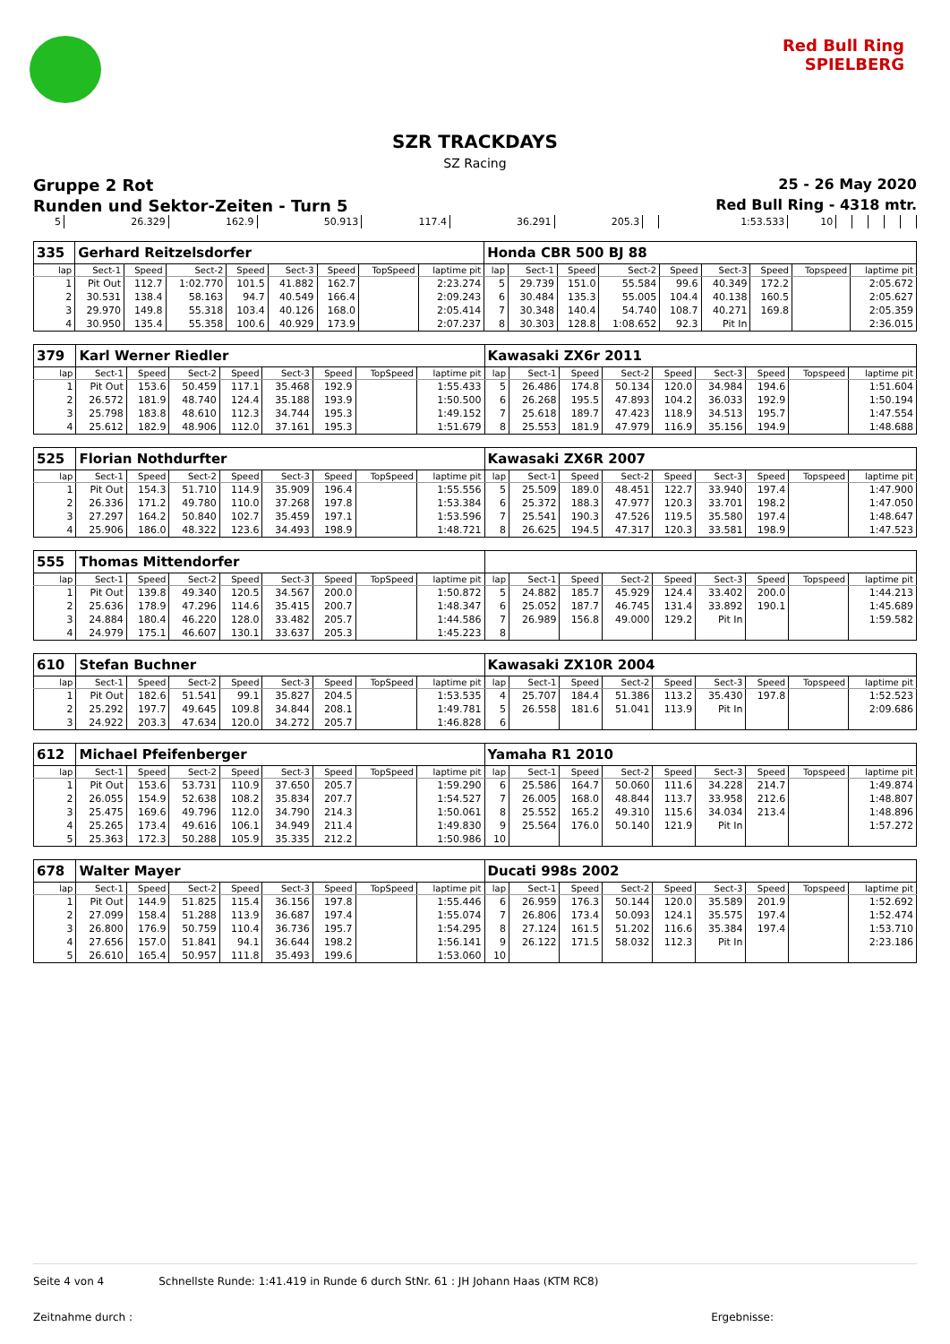Red Bull Ring
SPIELBERG
SZR TRACKDAYS
SZ Racing
Gruppe 2 Rot 25 - 26 May 2020
Runden und Sektor-Zeiten - Turn 5 Red Bull Ring - 4318 mtr.
| 5 | 26.329 | 162.9 | 50.913 | 117.4 | 36.291 | 205.3 | | 1:53.533 | 10 | | | | | |
| 335 | Gerhard Reitzelsdorfer | | | | | | | | Honda CBR 500 BJ 88 | | | | | | | | |
| lap | Sect-1 | Speed | Sect-2 | Speed | Sect-3 | Speed | TopSpeed | laptime pit | lap | Sect-1 | Speed | Sect-2 | Speed | Sect-3 | Speed | Topspeed | laptime pit |
| 1 | Pit Out | 112.7 | 1:02.770 | 101.5 | 41.882 | 162.7 | | 2:23.274 | 5 | 29.739 | 151.0 | 55.584 | 99.6 | 40.349 | 172.2 | | 2:05.672 |
| 2 | 30.531 | 138.4 | 58.163 | 94.7 | 40.549 | 166.4 | | 2:09.243 | 6 | 30.484 | 135.3 | 55.005 | 104.4 | 40.138 | 160.5 | | 2:05.627 |
| 3 | 29.970 | 149.8 | 55.318 | 103.4 | 40.126 | 168.0 | | 2:05.414 | 7 | 30.348 | 140.4 | 54.740 | 108.7 | 40.271 | 169.8 | | 2:05.359 |
| 4 | 30.950 | 135.4 | 55.358 | 100.6 | 40.929 | 173.9 | | 2:07.237 | 8 | 30.303 | 128.8 | 1:08.652 | 92.3 | Pit In | | | 2:36.015 |
| 379 | Karl Werner Riedler | | | | | | | | Kawasaki ZX6r 2011 | | | | | | | | |
| lap | Sect-1 | Speed | Sect-2 | Speed | Sect-3 | Speed | TopSpeed | laptime pit | lap | Sect-1 | Speed | Sect-2 | Speed | Sect-3 | Speed | Topspeed | laptime pit |
| 1 | Pit Out | 153.6 | 50.459 | 117.1 | 35.468 | 192.9 | | 1:55.433 | 5 | 26.486 | 174.8 | 50.134 | 120.0 | 34.984 | 194.6 | | 1:51.604 |
| 2 | 26.572 | 181.9 | 48.740 | 124.4 | 35.188 | 193.9 | | 1:50.500 | 6 | 26.268 | 195.5 | 47.893 | 104.2 | 36.033 | 192.9 | | 1:50.194 |
| 3 | 25.798 | 183.8 | 48.610 | 112.3 | 34.744 | 195.3 | | 1:49.152 | 7 | 25.618 | 189.7 | 47.423 | 118.9 | 34.513 | 195.7 | | 1:47.554 |
| 4 | 25.612 | 182.9 | 48.906 | 112.0 | 37.161 | 195.3 | | 1:51.679 | 8 | 25.553 | 181.9 | 47.979 | 116.9 | 35.156 | 194.9 | | 1:48.688 |
| 525 | Florian Nothdurfter | | | | | | | | Kawasaki ZX6R 2007 | | | | | | | | |
| lap | Sect-1 | Speed | Sect-2 | Speed | Sect-3 | Speed | TopSpeed | laptime pit | lap | Sect-1 | Speed | Sect-2 | Speed | Sect-3 | Speed | Topspeed | laptime pit |
| 1 | Pit Out | 154.3 | 51.710 | 114.9 | 35.909 | 196.4 | | 1:55.556 | 5 | 25.509 | 189.0 | 48.451 | 122.7 | 33.940 | 197.4 | | 1:47.900 |
| 2 | 26.336 | 171.2 | 49.780 | 110.0 | 37.268 | 197.8 | | 1:53.384 | 6 | 25.372 | 188.3 | 47.977 | 120.3 | 33.701 | 198.2 | | 1:47.050 |
| 3 | 27.297 | 164.2 | 50.840 | 102.7 | 35.459 | 197.1 | | 1:53.596 | 7 | 25.541 | 190.3 | 47.526 | 119.5 | 35.580 | 197.4 | | 1:48.647 |
| 4 | 25.906 | 186.0 | 48.322 | 123.6 | 34.493 | 198.9 | | 1:48.721 | 8 | 26.625 | 194.5 | 47.317 | 120.3 | 33.581 | 198.9 | | 1:47.523 |
| 555 | Thomas Mittendorfer | | | | | | | | | | | | | | | | |
| lap | Sect-1 | Speed | Sect-2 | Speed | Sect-3 | Speed | TopSpeed | laptime pit | lap | Sect-1 | Speed | Sect-2 | Speed | Sect-3 | Speed | Topspeed | laptime pit |
| 1 | Pit Out | 139.8 | 49.340 | 120.5 | 34.567 | 200.0 | | 1:50.872 | 5 | 24.882 | 185.7 | 45.929 | 124.4 | 33.402 | 200.0 | | 1:44.213 |
| 2 | 25.636 | 178.9 | 47.296 | 114.6 | 35.415 | 200.7 | | 1:48.347 | 6 | 25.052 | 187.7 | 46.745 | 131.4 | 33.892 | 190.1 | | 1:45.689 |
| 3 | 24.884 | 180.4 | 46.220 | 128.0 | 33.482 | 205.7 | | 1:44.586 | 7 | 26.989 | 156.8 | 49.000 | 129.2 | Pit In | | | 1:59.582 |
| 4 | 24.979 | 175.1 | 46.607 | 130.1 | 33.637 | 205.3 | | 1:45.223 | 8 | | | | | | | | |
| 610 | Stefan Buchner | | | | | | | | Kawasaki ZX10R 2004 | | | | | | | | |
| lap | Sect-1 | Speed | Sect-2 | Speed | Sect-3 | Speed | TopSpeed | laptime pit | lap | Sect-1 | Speed | Sect-2 | Speed | Sect-3 | Speed | Topspeed | laptime pit |
| 1 | Pit Out | 182.6 | 51.541 | 99.1 | 35.827 | 204.5 | | 1:53.535 | 4 | 25.707 | 184.4 | 51.386 | 113.2 | 35.430 | 197.8 | | 1:52.523 |
| 2 | 25.292 | 197.7 | 49.645 | 109.8 | 34.844 | 208.1 | | 1:49.781 | 5 | 26.558 | 181.6 | 51.041 | 113.9 | Pit In | | | 2:09.686 |
| 3 | 24.922 | 203.3 | 47.634 | 120.0 | 34.272 | 205.7 | | 1:46.828 | 6 | | | | | | | | |
| 612 | Michael Pfeifenberger | | | | | | | | Yamaha R1 2010 | | | | | | | | |
| lap | Sect-1 | Speed | Sect-2 | Speed | Sect-3 | Speed | TopSpeed | laptime pit | lap | Sect-1 | Speed | Sect-2 | Speed | Sect-3 | Speed | Topspeed | laptime pit |
| 1 | Pit Out | 153.6 | 53.731 | 110.9 | 37.650 | 205.7 | | 1:59.290 | 6 | 25.586 | 164.7 | 50.060 | 111.6 | 34.228 | 214.7 | | 1:49.874 |
| 2 | 26.055 | 154.9 | 52.638 | 108.2 | 35.834 | 207.7 | | 1:54.527 | 7 | 26.005 | 168.0 | 48.844 | 113.7 | 33.958 | 212.6 | | 1:48.807 |
| 3 | 25.475 | 169.6 | 49.796 | 112.0 | 34.790 | 214.3 | | 1:50.061 | 8 | 25.552 | 165.2 | 49.310 | 115.6 | 34.034 | 213.4 | | 1:48.896 |
| 4 | 25.265 | 173.4 | 49.616 | 106.1 | 34.949 | 211.4 | | 1:49.830 | 9 | 25.564 | 176.0 | 50.140 | 121.9 | Pit In | | | 1:57.272 |
| 5 | 25.363 | 172.3 | 50.288 | 105.9 | 35.335 | 212.2 | | 1:50.986 | 10 | | | | | | | | |
| 678 | Walter Mayer | | | | | | | | Ducati 998s 2002 | | | | | | | | |
| lap | Sect-1 | Speed | Sect-2 | Speed | Sect-3 | Speed | TopSpeed | laptime pit | lap | Sect-1 | Speed | Sect-2 | Speed | Sect-3 | Speed | Topspeed | laptime pit |
| 1 | Pit Out | 144.9 | 51.825 | 115.4 | 36.156 | 197.8 | | 1:55.446 | 6 | 26.959 | 176.3 | 50.144 | 120.0 | 35.589 | 201.9 | | 1:52.692 |
| 2 | 27.099 | 158.4 | 51.288 | 113.9 | 36.687 | 197.4 | | 1:55.074 | 7 | 26.806 | 173.4 | 50.093 | 124.1 | 35.575 | 197.4 | | 1:52.474 |
| 3 | 26.800 | 176.9 | 50.759 | 110.4 | 36.736 | 195.7 | | 1:54.295 | 8 | 27.124 | 161.5 | 51.202 | 116.6 | 35.384 | 197.4 | | 1:53.710 |
| 4 | 27.656 | 157.0 | 51.841 | 94.1 | 36.644 | 198.2 | | 1:56.141 | 9 | 26.122 | 171.5 | 58.032 | 112.3 | Pit In | | | 2:23.186 |
| 5 | 26.610 | 165.4 | 50.957 | 111.8 | 35.493 | 199.6 | | 1:53.060 | 10 | | | | | | | | |
Seite 4 von 4 Schnellste Runde: 1:41.419 in Runde 6 durch StNr. 61 : JH Johann Haas (KTM RC8)
Zeitnahme durch : Ergebnisse: